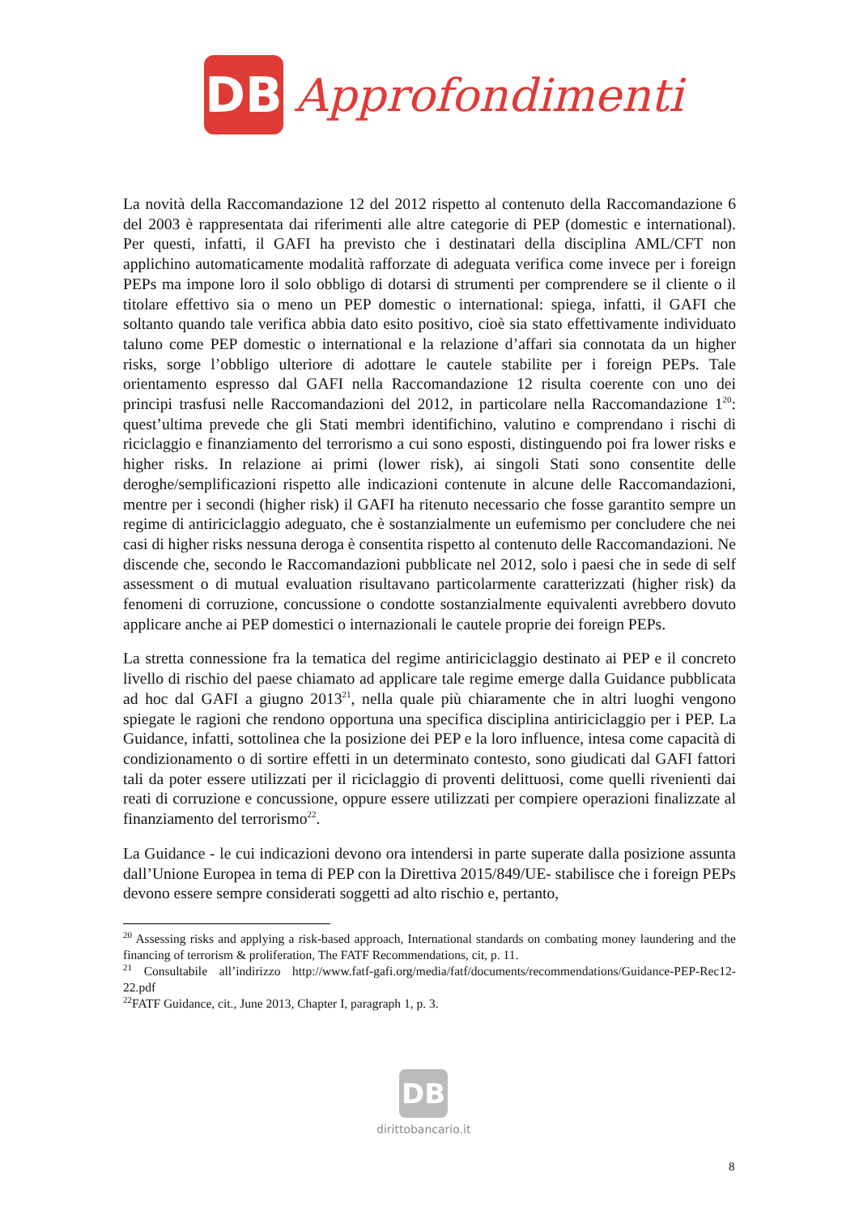DB
Approfondimenti
La novità della Raccomandazione 12 del 2012 rispetto al contenuto della Raccomandazione 6 del 2003 è rappresentata dai riferimenti alle altre categorie di PEP (domestic e international). Per questi, infatti, il GAFI ha previsto che i destinatari della disciplina AML/CFT non applichino automaticamente modalità rafforzate di adeguata verifica come invece per i foreign PEPs ma impone loro il solo obbligo di dotarsi di strumenti per comprendere se il cliente o il titolare effettivo sia o meno un PEP domestic o international: spiega, infatti, il GAFI che soltanto quando tale verifica abbia dato esito positivo, cioè sia stato effettivamente individuato taluno come PEP domestic o international e la relazione d’affari sia connotata da un higher risks, sorge l’obbligo ulteriore di adottare le cautele stabilite per i foreign PEPs. Tale orientamento espresso dal GAFI nella Raccomandazione 12 risulta coerente con uno dei principi trasfusi nelle Raccomandazioni del 2012, in particolare nella Raccomandazione 1<sup>20</sup>: quest’ultima prevede che gli Stati membri identifichino, valutino e comprendano i rischi di riciclaggio e finanziamento del terrorismo a cui sono esposti, distinguendo poi fra lower risks e higher risks. In relazione ai primi (lower risk), ai singoli Stati sono consentite delle deroghe/semplificazioni rispetto alle indicazioni contenute in alcune delle Raccomandazioni, mentre per i secondi (higher risk) il GAFI ha ritenuto necessario che fosse garantito sempre un regime di antiriciclaggio adeguato, che è sostanzialmente un eufemismo per concludere che nei casi di higher risks nessuna deroga è consentita rispetto al contenuto delle Raccomandazioni. Ne discende che, secondo le Raccomandazioni pubblicate nel 2012, solo i paesi che in sede di self assessment o di mutual evaluation risultavano particolarmente caratterizzati (higher risk) da fenomeni di corruzione, concussione o condotte sostanzialmente equivalenti avrebbero dovuto applicare anche ai PEP domestici o internazionali le cautele proprie dei foreign PEPs.
La stretta connessione fra la tematica del regime antiriciclaggio destinato ai PEP e il concreto livello di rischio del paese chiamato ad applicare tale regime emerge dalla Guidance pubblicata ad hoc dal GAFI a giugno 2013<sup>21</sup>, nella quale più chiaramente che in altri luoghi vengono spiegate le ragioni che rendono opportuna una specifica disciplina antiriciclaggio per i PEP. La Guidance, infatti, sottolinea che la posizione dei PEP e la loro influence, intesa come capacità di condizionamento o di sortire effetti in un determinato contesto, sono giudicati dal GAFI fattori tali da poter essere utilizzati per il riciclaggio di proventi delittuosi, come quelli rivenienti dai reati di corruzione e concussione, oppure essere utilizzati per compiere operazioni finalizzate al finanziamento del terrorismo<sup>22</sup>.
La Guidance - le cui indicazioni devono ora intendersi in parte superate dalla posizione assunta dall’Unione Europea in tema di PEP con la Direttiva 2015/849/UE- stabilisce che i foreign PEPs devono essere sempre considerati soggetti ad alto rischio e, pertanto,
<sup>20</sup> Assessing risks and applying a risk-based approach, International standards on combating money laundering and the financing of terrorism & proliferation, The FATF Recommendations, cit, p. 11.
<sup>21</sup> Consultabile all’indirizzo http://www.fatf-gafi.org/media/fatf/documents/recommendations/Guidance-PEP-Rec12-22.pdf
<sup>22</sup>FATF Guidance, cit., June 2013, Chapter I, paragraph 1, p. 3.
DB
dirittobancario.it
8